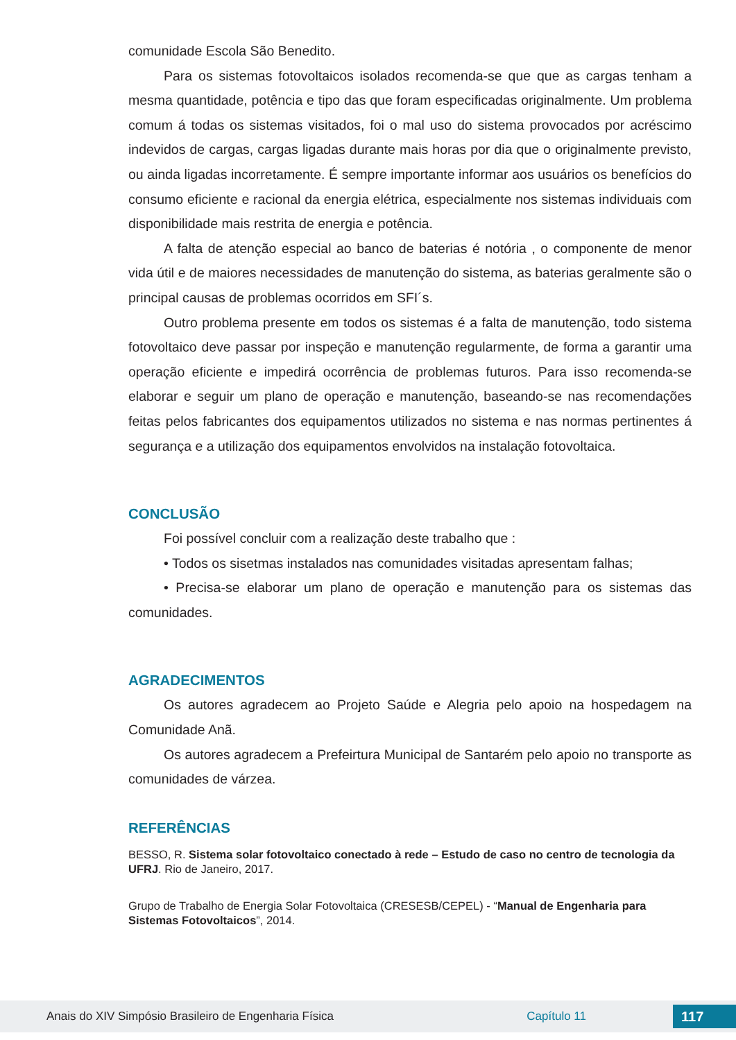comunidade Escola São Benedito.
Para os sistemas fotovoltaicos isolados recomenda-se que que as cargas tenham a mesma quantidade, potência e tipo das que foram especificadas originalmente. Um problema comum á todas os sistemas visitados, foi o mal uso do sistema provocados por acréscimo indevidos de cargas, cargas ligadas durante mais horas por dia que o originalmente previsto, ou ainda ligadas incorretamente. É sempre importante informar aos usuários os benefícios do consumo eficiente e racional da energia elétrica, especialmente nos sistemas individuais com disponibilidade mais restrita de energia e potência.
A falta de atenção especial ao banco de baterias é notória , o componente de menor vida útil e de maiores necessidades de manutenção do sistema, as baterias geralmente são o principal causas de problemas ocorridos em SFI´s.
Outro problema presente em todos os sistemas é a falta de manutenção, todo sistema fotovoltaico deve passar por inspeção e manutenção regularmente, de forma a garantir uma operação eficiente e impedirá ocorrência de problemas futuros. Para isso recomenda-se elaborar e seguir um plano de operação e manutenção, baseando-se nas recomendações feitas pelos fabricantes dos equipamentos utilizados no sistema e nas normas pertinentes á segurança e a utilização dos equipamentos envolvidos na instalação fotovoltaica.
CONCLUSÃO
Foi possível concluir com a realização deste trabalho que :
• Todos os sisetmas instalados nas comunidades visitadas apresentam falhas;
• Precisa-se elaborar um plano de operação e manutenção para os sistemas das comunidades.
AGRADECIMENTOS
Os autores agradecem ao Projeto Saúde e Alegria pelo apoio na hospedagem na Comunidade Anã.
Os autores agradecem a Prefeirtura Municipal de Santarém pelo apoio no transporte as comunidades de várzea.
REFERÊNCIAS
BESSO, R. Sistema solar fotovoltaico conectado à rede – Estudo de caso no centro de tecnologia da UFRJ. Rio de Janeiro, 2017.
Grupo de Trabalho de Energia Solar Fotovoltaica (CRESESB/CEPEL) - “Manual de Engenharia para Sistemas Fotovoltaicos”, 2014.
Anais do XIV Simpósio Brasileiro de Engenharia Física Capítulo 11 117